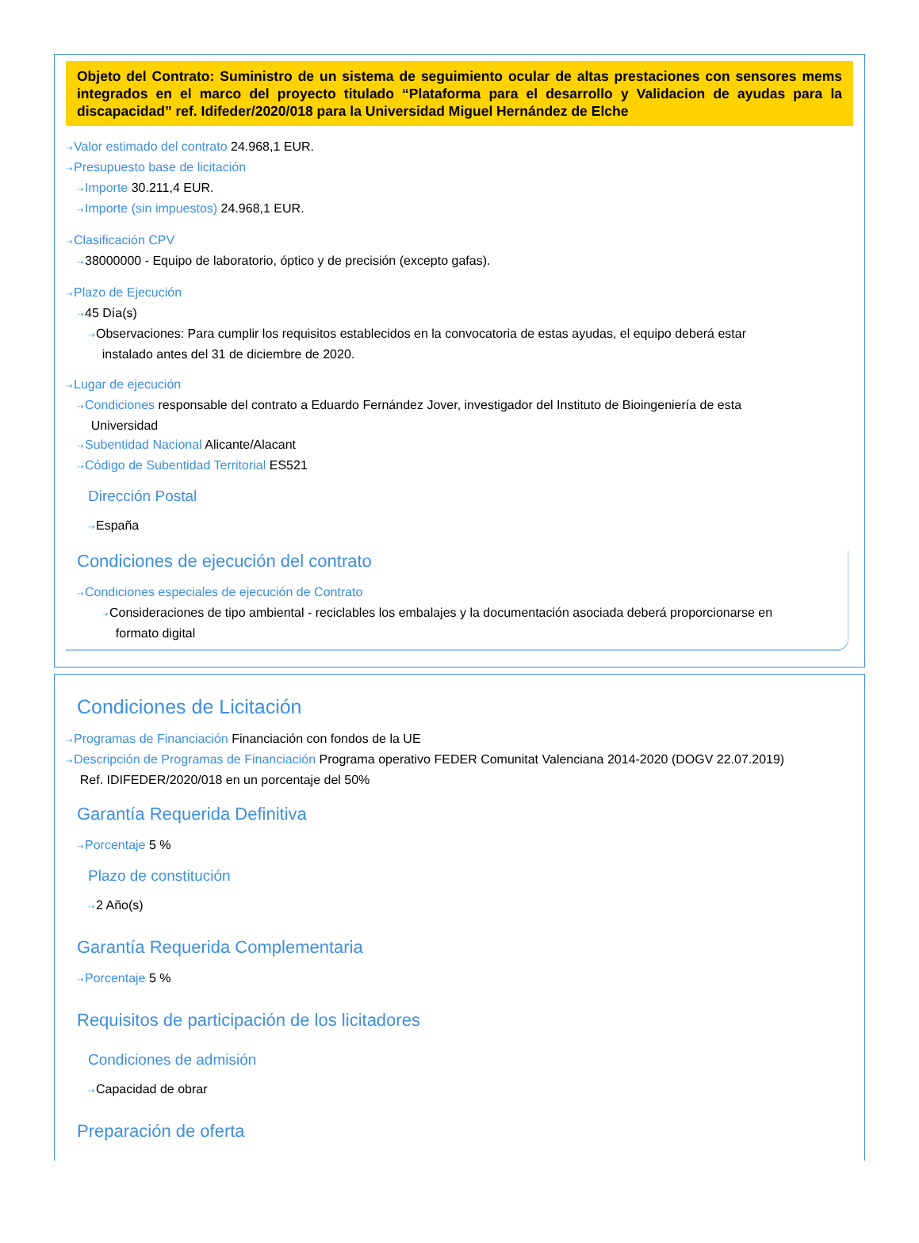Objeto del Contrato: Suministro de un sistema de seguimiento ocular de altas prestaciones con sensores mems integrados en el marco del proyecto titulado “Plataforma para el desarrollo y Validacion de ayudas para la discapacidad” ref. Idifeder/2020/018 para la Universidad Miguel Hernández de Elche
⇢Valor estimado del contrato 24.968,1 EUR.
⇢Presupuesto base de licitación
⇢Importe 30.211,4 EUR.
⇢Importe (sin impuestos) 24.968,1 EUR.
⇢Clasificación CPV
⇢38000000 - Equipo de laboratorio, óptico y de precisión (excepto gafas).
⇢Plazo de Ejecución
⇢45 Día(s)
⇢Observaciones: Para cumplir los requisitos establecidos en la convocatoria de estas ayudas, el equipo deberá estar
instalado antes del 31 de diciembre de 2020.
⇢Lugar de ejecución
⇢Condiciones responsable del contrato a Eduardo Fernández Jover, investigador del Instituto de Bioingeniería de esta
Universidad
⇢Subentidad Nacional Alicante/Alacant
⇢Código de Subentidad Territorial ES521
Dirección Postal
⇢España
Condiciones de ejecución del contrato
⇢Condiciones especiales de ejecución de Contrato
⇢Consideraciones de tipo ambiental - reciclables los embalajes y la documentación asociada deberá proporcionarse en
formato digital
Condiciones de Licitación
⇢Programas de Financiación Financiación con fondos de la UE
⇢Descripción de Programas de Financiación Programa operativo FEDER Comunitat Valenciana 2014-2020 (DOGV 22.07.2019)
Ref. IDIFEDER/2020/018 en un porcentaje del 50%
Garantía Requerida Definitiva
⇢Porcentaje 5 %
Plazo de constitución
⇢2 Año(s)
Garantía Requerida Complementaria
⇢Porcentaje 5 %
Requisitos de participación de los licitadores
Condiciones de admisión
⇢Capacidad de obrar
Preparación de oferta